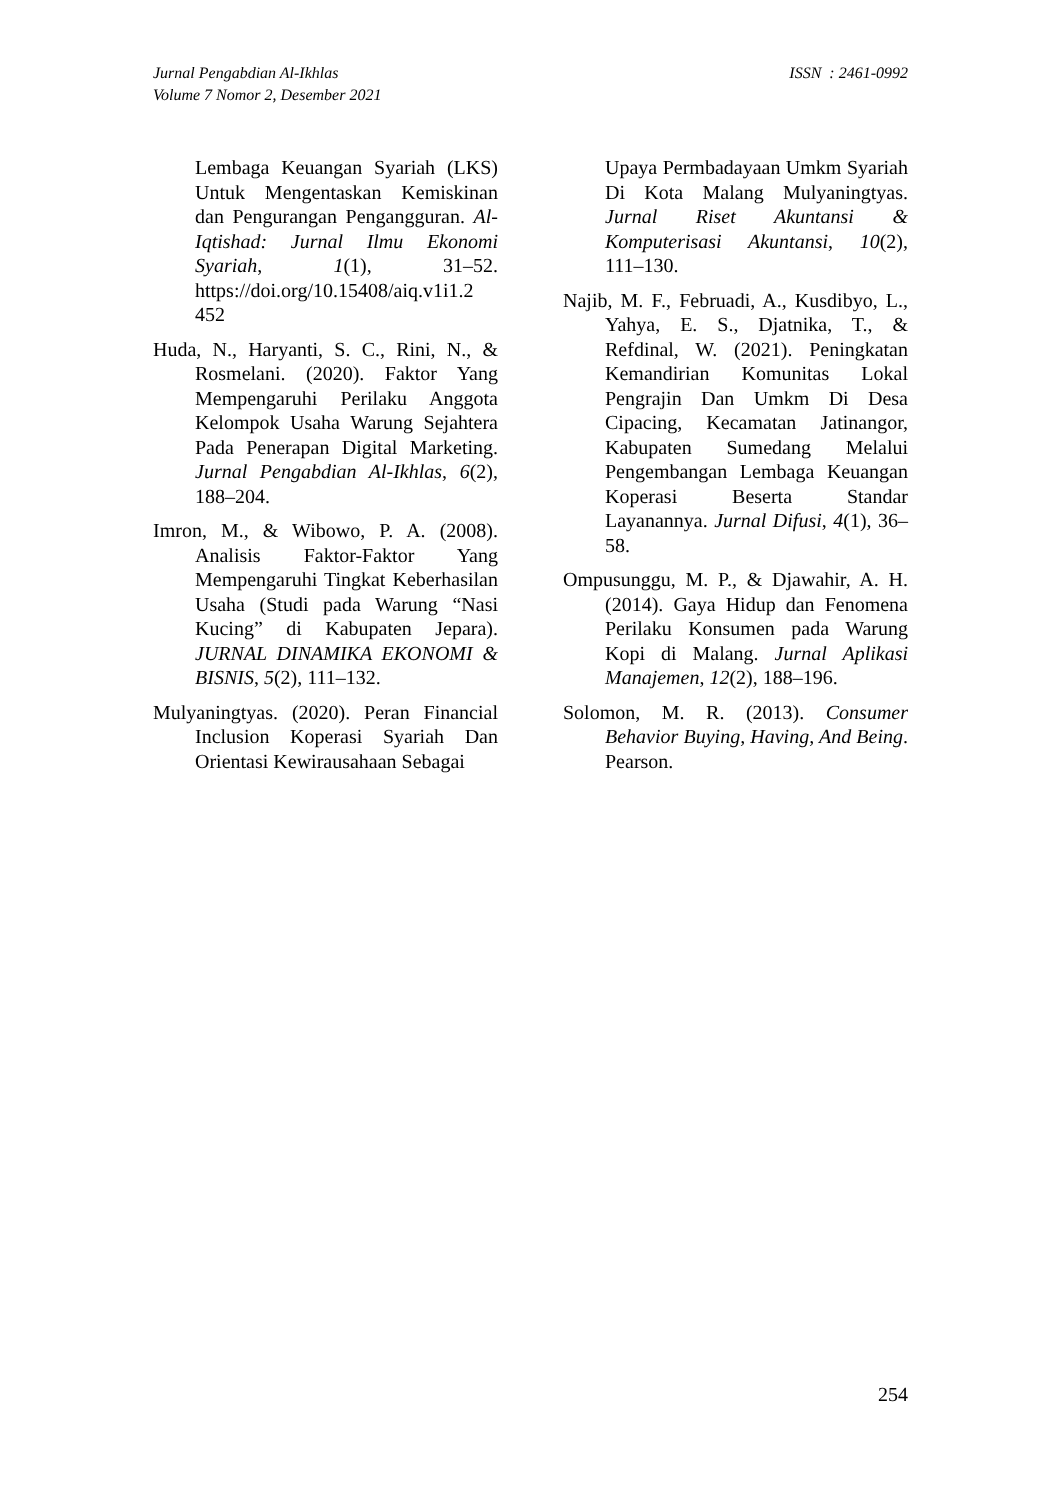Jurnal Pengabdian Al-Ikhlas
Volume 7 Nomor 2, Desember 2021
ISSN : 2461-0992
Lembaga Keuangan Syariah (LKS) Untuk Mengentaskan Kemiskinan dan Pengurangan Pengangguran. Al-Iqtishad: Jurnal Ilmu Ekonomi Syariah, 1(1), 31–52. https://doi.org/10.15408/aiq.v1i1.2 452
Huda, N., Haryanti, S. C., Rini, N., & Rosmelani. (2020). Faktor Yang Mempengaruhi Perilaku Anggota Kelompok Usaha Warung Sejahtera Pada Penerapan Digital Marketing. Jurnal Pengabdian Al-Ikhlas, 6(2), 188–204.
Imron, M., & Wibowo, P. A. (2008). Analisis Faktor-Faktor Yang Mempengaruhi Tingkat Keberhasilan Usaha (Studi pada Warung “Nasi Kucing” di Kabupaten Jepara). JURNAL DINAMIKA EKONOMI & BISNIS, 5(2), 111–132.
Mulyaningtyas. (2020). Peran Financial Inclusion Koperasi Syariah Dan Orientasi Kewirausahaan Sebagai
Upaya Permbadayaan Umkm Syariah Di Kota Malang Mulyaningtyas. Jurnal Riset Akuntansi & Komputerisasi Akuntansi, 10(2), 111–130.
Najib, M. F., Februadi, A., Kusdibyo, L., Yahya, E. S., Djatnika, T., & Refdinal, W. (2021). Peningkatan Kemandirian Komunitas Lokal Pengrajin Dan Umkm Di Desa Cipacing, Kecamatan Jatinangor, Kabupaten Sumedang Melalui Pengembangan Lembaga Keuangan Koperasi Beserta Standar Layanannya. Jurnal Difusi, 4(1), 36–58.
Ompusunggu, M. P., & Djawahir, A. H. (2014). Gaya Hidup dan Fenomena Perilaku Konsumen pada Warung Kopi di Malang. Jurnal Aplikasi Manajemen, 12(2), 188–196.
Solomon, M. R. (2013). Consumer Behavior Buying, Having, And Being. Pearson.
254